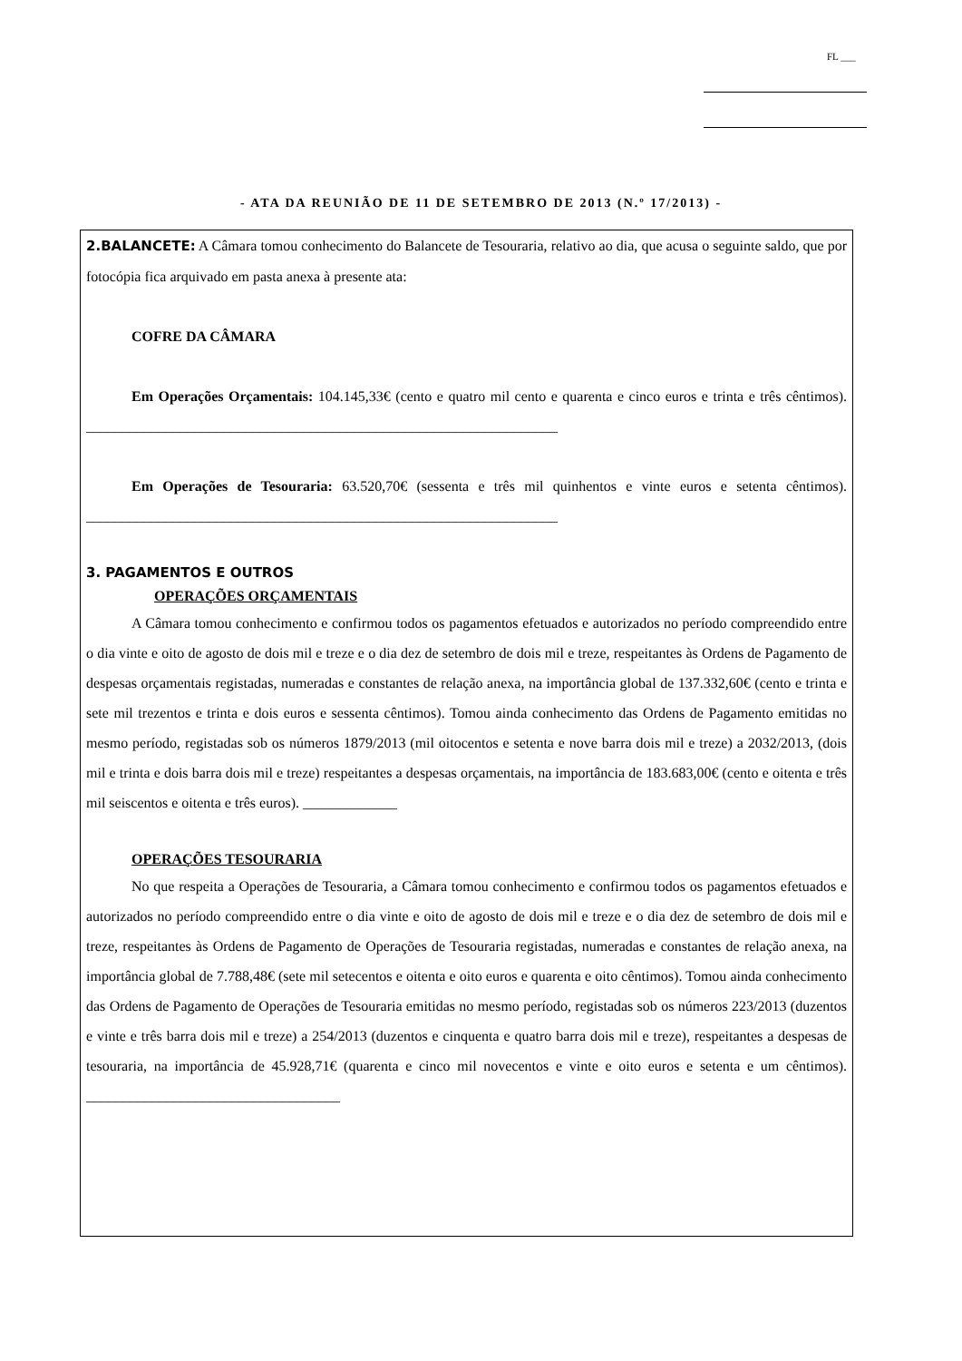FL ___
- ATA DA REUNIÃO DE 11 DE SETEMBRO DE 2013 (N.º 17/2013) -
2.BALANCETE: A Câmara tomou conhecimento do Balancete de Tesouraria, relativo ao dia, que acusa o seguinte saldo, que por fotocópia fica arquivado em pasta anexa à presente ata:
COFRE DA CÂMARA
Em Operações Orçamentais: 104.145,33€ (cento e quatro mil cento e quarenta e cinco euros e trinta e três cêntimos). _________________________________________________________________
Em Operações de Tesouraria: 63.520,70€ (sessenta e três mil quinhentos e vinte euros e setenta cêntimos). _________________________________________________________________
3. PAGAMENTOS E OUTROS
OPERAÇÕES ORÇAMENTAIS
A Câmara tomou conhecimento e confirmou todos os pagamentos efetuados e autorizados no período compreendido entre o dia vinte e oito de agosto de dois mil e treze e o dia dez de setembro de dois mil e treze, respeitantes às Ordens de Pagamento de despesas orçamentais registadas, numeradas e constantes de relação anexa, na importância global de 137.332,60€ (cento e trinta e sete mil trezentos e trinta e dois euros e sessenta cêntimos). Tomou ainda conhecimento das Ordens de Pagamento emitidas no mesmo período, registadas sob os números 1879/2013 (mil oitocentos e setenta e nove barra dois mil e treze) a 2032/2013, (dois mil e trinta e dois barra dois mil e treze) respeitantes a despesas orçamentais, na importância de 183.683,00€ (cento e oitenta e três mil seiscentos e oitenta e três euros). _____________
OPERAÇÕES TESOURARIA
No que respeita a Operações de Tesouraria, a Câmara tomou conhecimento e confirmou todos os pagamentos efetuados e autorizados no período compreendido entre o dia vinte e oito de agosto de dois mil e treze e o dia dez de setembro de dois mil e treze, respeitantes às Ordens de Pagamento de Operações de Tesouraria registadas, numeradas e constantes de relação anexa, na importância global de 7.788,48€ (sete mil setecentos e oitenta e oito euros e quarenta e oito cêntimos). Tomou ainda conhecimento das Ordens de Pagamento de Operações de Tesouraria emitidas no mesmo período, registadas sob os números 223/2013 (duzentos e vinte e três barra dois mil e treze) a 254/2013 (duzentos e cinquenta e quatro barra dois mil e treze), respeitantes a despesas de tesouraria, na importância de 45.928,71€ (quarenta e cinco mil novecentos e vinte e oito euros e setenta e um cêntimos). ___________________________________